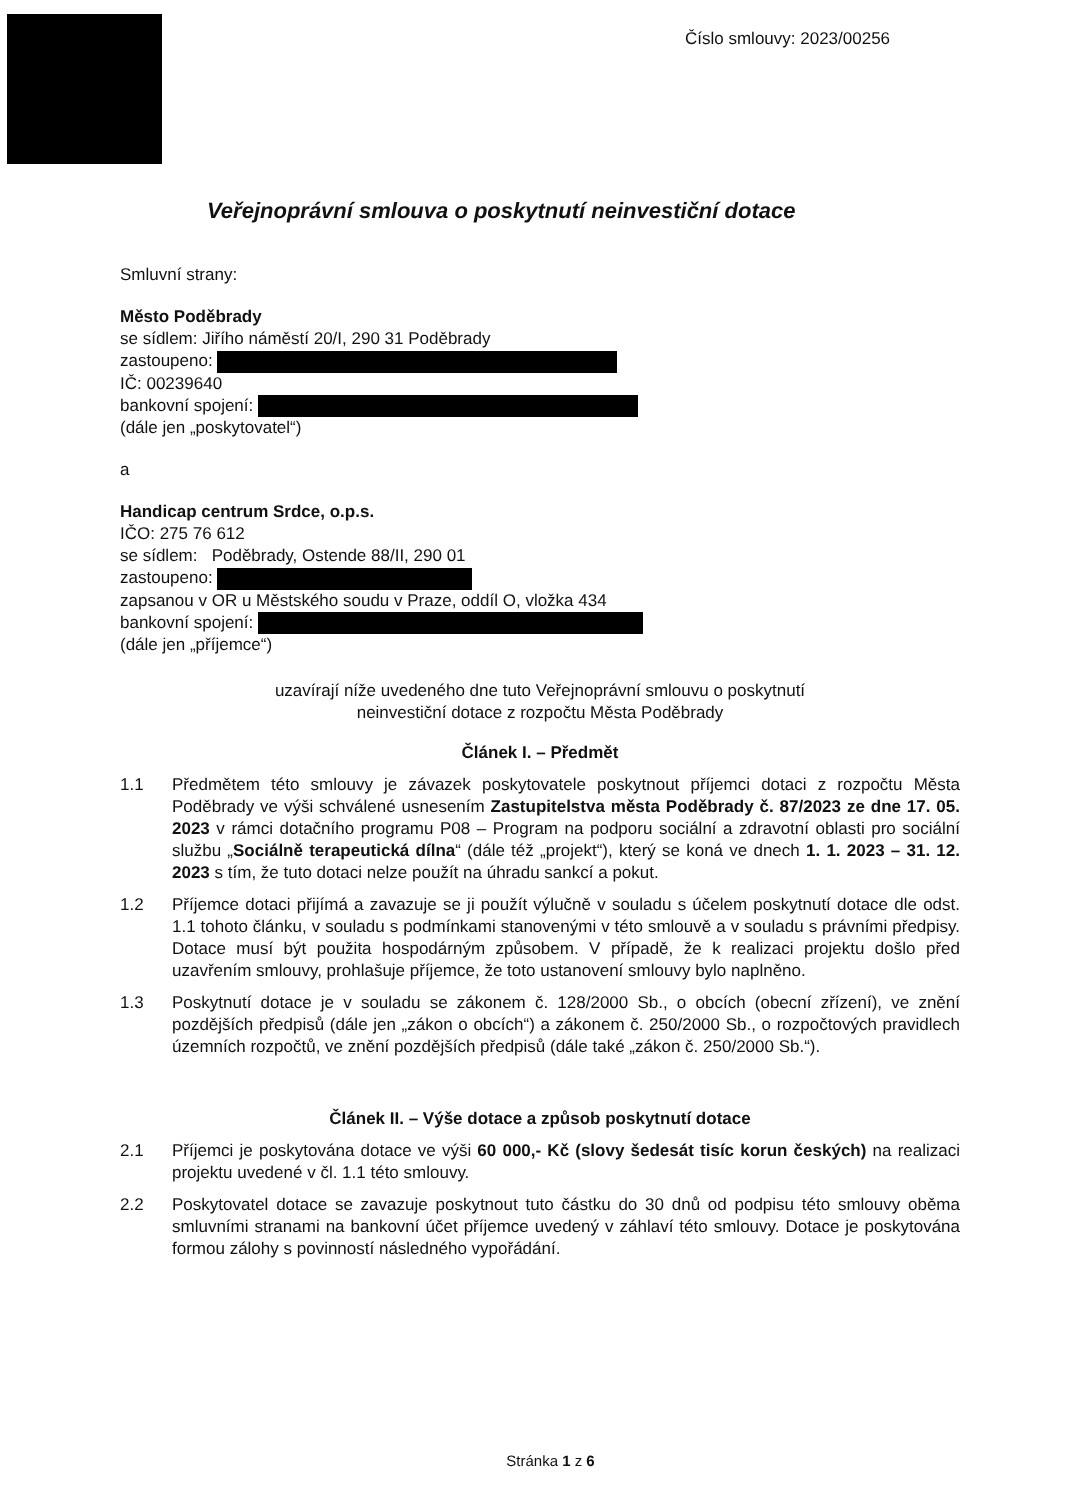Číslo smlouvy: 2023/00256
Veřejnoprávní smlouva o poskytnutí neinvestiční dotace
Smluvní strany:
Město Poděbrady
se sídlem: Jiřího náměstí 20/I, 290 31 Poděbrady
zastoupeno:
IČ: 00239640
bankovní spojení:
(dále jen „poskytovatel“)
a
Handicap centrum Srdce, o.p.s.
IČO: 275 76 612
se sídlem: Poděbrady, Ostende 88/II, 290 01
zastoupeno:
zapsanou v OR u Městského soudu v Praze, oddíl O, vložka 434
bankovní spojení:
(dále jen „příjemce“)
uzavírají níže uvedeného dne tuto Veřejnoprávní smlouvu o poskytnutí
neinvestiční dotace z rozpočtu Města Poděbrady
Článek I. – Předmět
1.1 Předmětem této smlouvy je závazek poskytovatele poskytnout příjemci dotaci z rozpočtu Města Poděbrady ve výši schválené usnesením Zastupitelstva města Poděbrady č. 87/2023 ze dne 17. 05. 2023 v rámci dotačního programu P08 – Program na podporu sociální a zdravotní oblasti pro sociální službu „Sociálně terapeutická dílna“ (dále též „projekt“), který se koná ve dnech 1. 1. 2023 – 31. 12. 2023 s tím, že tuto dotaci nelze použít na úhradu sankcí a pokut.
1.2 Příjemce dotaci přijímá a zavazuje se ji použít výlučně v souladu s účelem poskytnutí dotace dle odst. 1.1 tohoto článku, v souladu s podmínkami stanovenými v této smlouvě a v souladu s právními předpisy. Dotace musí být použita hospodárným způsobem. V případě, že k realizaci projektu došlo před uzavřením smlouvy, prohlašuje příjemce, že toto ustanovení smlouvy bylo naplněno.
1.3 Poskytnutí dotace je v souladu se zákonem č. 128/2000 Sb., o obcích (obecní zřízení), ve znění pozdějších předpisů (dále jen „zákon o obcích“) a zákonem č. 250/2000 Sb., o rozpočtových pravidlech územních rozpočtů, ve znění pozdějších předpisů (dále také „zákon č. 250/2000 Sb.“).
Článek II. – Výše dotace a způsob poskytnutí dotace
2.1 Příjemci je poskytována dotace ve výši 60 000,- Kč (slovy šedesát tisíc korun českých) na realizaci projektu uvedené v čl. 1.1 této smlouvy.
2.2 Poskytovatel dotace se zavazuje poskytnout tuto částku do 30 dnů od podpisu této smlouvy oběma smluvními stranami na bankovní účet příjemce uvedený v záhlaví této smlouvy. Dotace je poskytována formou zálohy s povinností následného vypořádání.
Stránka 1 z 6